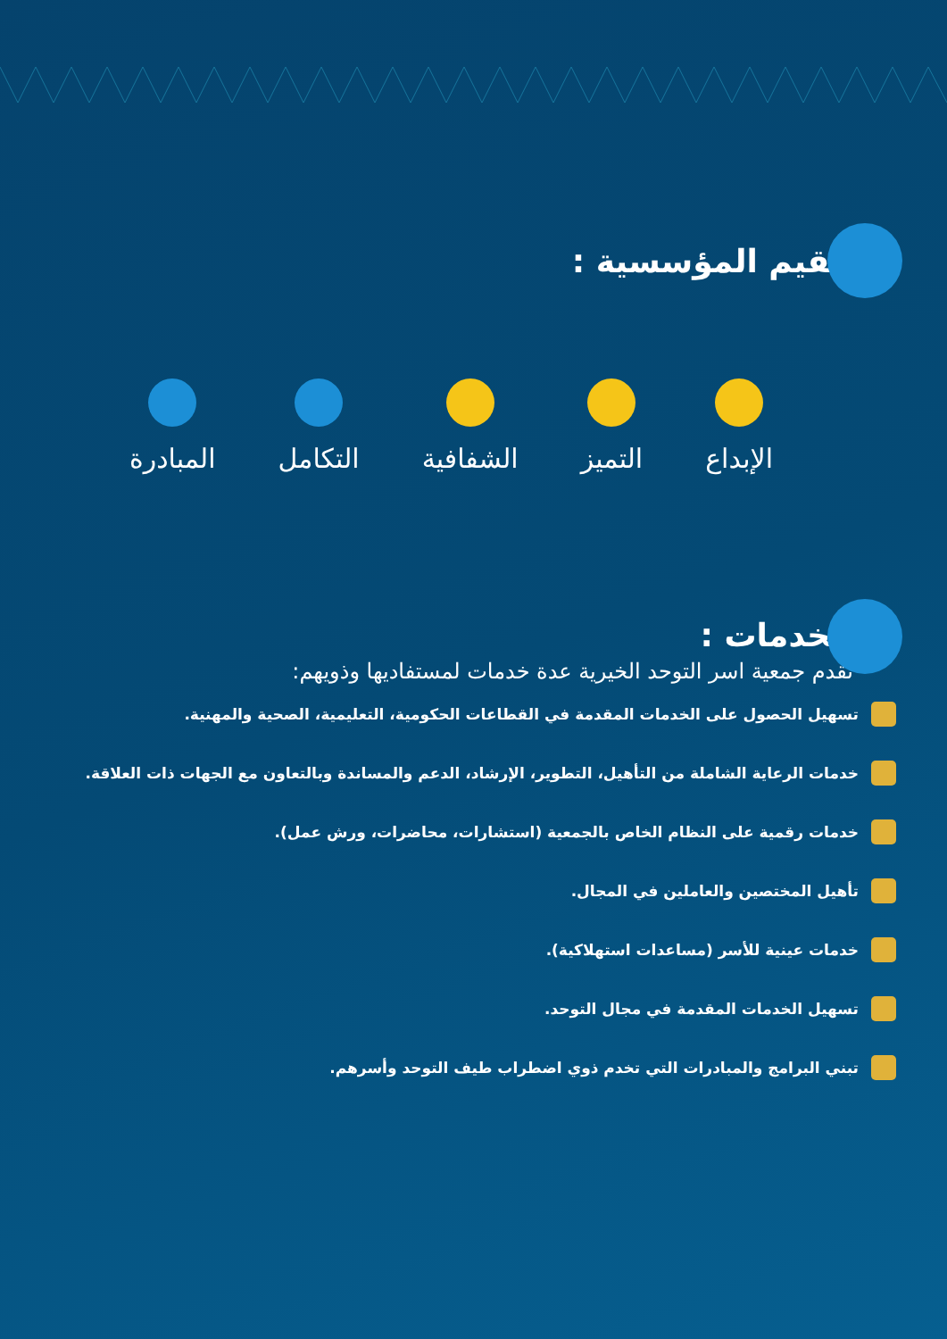القيم المؤسسية :
الإبداع التميز الشفافية التكامل المبادرة
الخدمات :
تقدم جمعية اسر التوحد الخيرية عدة خدمات لمستفاديها وذويهم:
تسهيل الحصول على الخدمات المقدمة في القطاعات الحكومية، التعليمية، الصحية والمهنية.
خدمات الرعاية الشاملة من التأهيل، التطوير، الإرشاد، الدعم والمساندة وبالتعاون مع الجهات ذات العلاقة.
خدمات رقمية على النظام الخاص بالجمعية (استشارات، محاضرات، ورش عمل).
تأهيل المختصين والعاملين في المجال.
خدمات عينية للأسر (مساعدات استهلاكية).
تسهيل الخدمات المقدمة في مجال التوحد.
تبني البرامج والمبادرات التي تخدم ذوي اضطراب طيف التوحد وأسرهم.